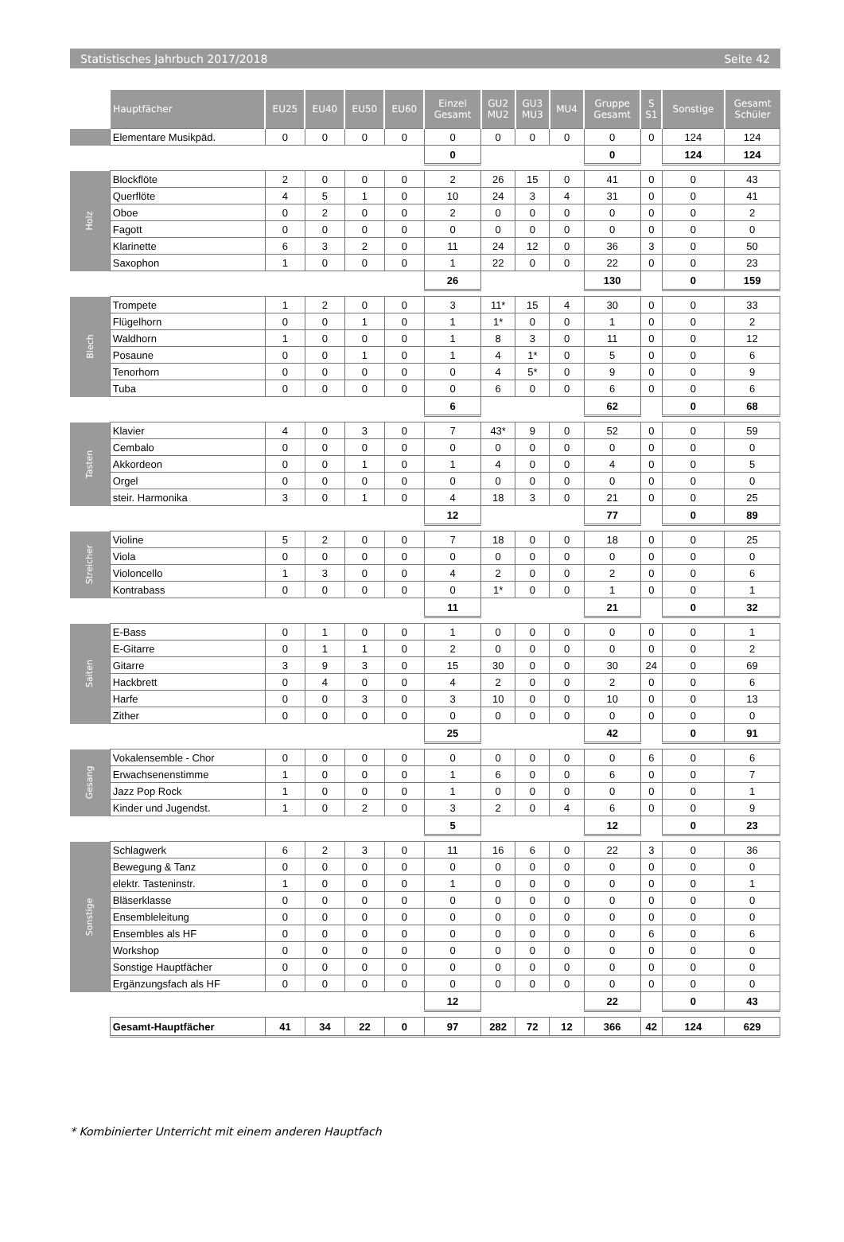Statistisches Jahrbuch 2017/2018 Seite 42
| | Hauptfächer | EU25 | EU40 | EU50 | EU60 | Einzel Gesamt | GU2 MU2 | GU3 MU3 | MU4 | Gruppe Gesamt | S S1 | Sonstige | Gesamt Schüler |
| --- | --- | --- | --- | --- | --- | --- | --- | --- | --- | --- | --- | --- | --- |
| | Elementare Musikpäd. | 0 | 0 | 0 | 0 | 0 | 0 | 0 | 0 | 0 | 0 | 124 | 124 |
| | | | | | | 0 | | | | 0 | | 124 | 124 |
| Holz | Blockflöte | 2 | 0 | 0 | 0 | 2 | 26 | 15 | 0 | 41 | 0 | 0 | 43 |
| | Querflöte | 4 | 5 | 1 | 0 | 10 | 24 | 3 | 4 | 31 | 0 | 0 | 41 |
| | Oboe | 0 | 2 | 0 | 0 | 2 | 0 | 0 | 0 | 0 | 0 | 0 | 2 |
| | Fagott | 0 | 0 | 0 | 0 | 0 | 0 | 0 | 0 | 0 | 0 | 0 | 0 |
| | Klarinette | 6 | 3 | 2 | 0 | 11 | 24 | 12 | 0 | 36 | 3 | 0 | 50 |
| | Saxophon | 1 | 0 | 0 | 0 | 1 | 22 | 0 | 0 | 22 | 0 | 0 | 23 |
| | | | | | | 26 | | | | 130 | | 0 | 159 |
| Blech | Trompete | 1 | 2 | 0 | 0 | 3 | 11* | 15 | 4 | 30 | 0 | 0 | 33 |
| | Flügelhorn | 0 | 0 | 1 | 0 | 1 | 1* | 0 | 0 | 1 | 0 | 0 | 2 |
| | Waldhorn | 1 | 0 | 0 | 0 | 1 | 8 | 3 | 0 | 11 | 0 | 0 | 12 |
| | Posaune | 0 | 0 | 1 | 0 | 1 | 4 | 1* | 0 | 5 | 0 | 0 | 6 |
| | Tenorhorn | 0 | 0 | 0 | 0 | 0 | 4 | 5* | 0 | 9 | 0 | 0 | 9 |
| | Tuba | 0 | 0 | 0 | 0 | 0 | 6 | 0 | 0 | 6 | 0 | 0 | 6 |
| | | | | | | 6 | | | | 62 | | 0 | 68 |
| Tasten | Klavier | 4 | 0 | 3 | 0 | 7 | 43* | 9 | 0 | 52 | 0 | 0 | 59 |
| | Cembalo | 0 | 0 | 0 | 0 | 0 | 0 | 0 | 0 | 0 | 0 | 0 | 0 |
| | Akkordeon | 0 | 0 | 1 | 0 | 1 | 4 | 0 | 0 | 4 | 0 | 0 | 5 |
| | Orgel | 0 | 0 | 0 | 0 | 0 | 0 | 0 | 0 | 0 | 0 | 0 | 0 |
| | steir. Harmonika | 3 | 0 | 1 | 0 | 4 | 18 | 3 | 0 | 21 | 0 | 0 | 25 |
| | | | | | | 12 | | | | 77 | | 0 | 89 |
| Streicher | Violine | 5 | 2 | 0 | 0 | 7 | 18 | 0 | 0 | 18 | 0 | 0 | 25 |
| | Viola | 0 | 0 | 0 | 0 | 0 | 0 | 0 | 0 | 0 | 0 | 0 | 0 |
| | Violoncello | 1 | 3 | 0 | 0 | 4 | 2 | 0 | 0 | 2 | 0 | 0 | 6 |
| | Kontrabass | 0 | 0 | 0 | 0 | 0 | 1* | 0 | 0 | 1 | 0 | 0 | 1 |
| | | | | | | 11 | | | | 21 | | 0 | 32 |
| Saiten | E-Bass | 0 | 1 | 0 | 0 | 1 | 0 | 0 | 0 | 0 | 0 | 0 | 1 |
| | E-Gitarre | 0 | 1 | 1 | 0 | 2 | 0 | 0 | 0 | 0 | 0 | 0 | 2 |
| | Gitarre | 3 | 9 | 3 | 0 | 15 | 30 | 0 | 0 | 30 | 24 | 0 | 69 |
| | Hackbrett | 0 | 4 | 0 | 0 | 4 | 2 | 0 | 0 | 2 | 0 | 0 | 6 |
| | Harfe | 0 | 0 | 3 | 0 | 3 | 10 | 0 | 0 | 10 | 0 | 0 | 13 |
| | Zither | 0 | 0 | 0 | 0 | 0 | 0 | 0 | 0 | 0 | 0 | 0 | 0 |
| | | | | | | 25 | | | | 42 | | 0 | 91 |
| Gesang | Vokalensemble - Chor | 0 | 0 | 0 | 0 | 0 | 0 | 0 | 0 | 0 | 6 | 0 | 6 |
| | Erwachsenenstimme | 1 | 0 | 0 | 0 | 1 | 6 | 0 | 0 | 6 | 0 | 0 | 7 |
| | Jazz Pop Rock | 1 | 0 | 0 | 0 | 1 | 0 | 0 | 0 | 0 | 0 | 0 | 1 |
| | Kinder und Jugendst. | 1 | 0 | 2 | 0 | 3 | 2 | 0 | 4 | 6 | 0 | 0 | 9 |
| | | | | | | 5 | | | | 12 | | 0 | 23 |
| Sonstige | Schlagwerk | 6 | 2 | 3 | 0 | 11 | 16 | 6 | 0 | 22 | 3 | 0 | 36 |
| | Bewegung & Tanz | 0 | 0 | 0 | 0 | 0 | 0 | 0 | 0 | 0 | 0 | 0 | 0 |
| | elektr. Tasteninstr. | 1 | 0 | 0 | 0 | 1 | 0 | 0 | 0 | 0 | 0 | 0 | 1 |
| | Bläserklasse | 0 | 0 | 0 | 0 | 0 | 0 | 0 | 0 | 0 | 0 | 0 | 0 |
| | Ensembleleitung | 0 | 0 | 0 | 0 | 0 | 0 | 0 | 0 | 0 | 0 | 0 | 0 |
| | Ensembles als HF | 0 | 0 | 0 | 0 | 0 | 0 | 0 | 0 | 0 | 6 | 0 | 6 |
| | Workshop | 0 | 0 | 0 | 0 | 0 | 0 | 0 | 0 | 0 | 0 | 0 | 0 |
| | Sonstige Hauptfächer | 0 | 0 | 0 | 0 | 0 | 0 | 0 | 0 | 0 | 0 | 0 | 0 |
| | Ergänzungsfach als HF | 0 | 0 | 0 | 0 | 0 | 0 | 0 | 0 | 0 | 0 | 0 | 0 |
| | | | | | | 12 | | | | 22 | | 0 | 43 |
| | Gesamt-Hauptfächer | 41 | 34 | 22 | 0 | 97 | 282 | 72 | 12 | 366 | 42 | 124 | 629 |
* Kombinierter Unterricht mit einem anderen Hauptfach